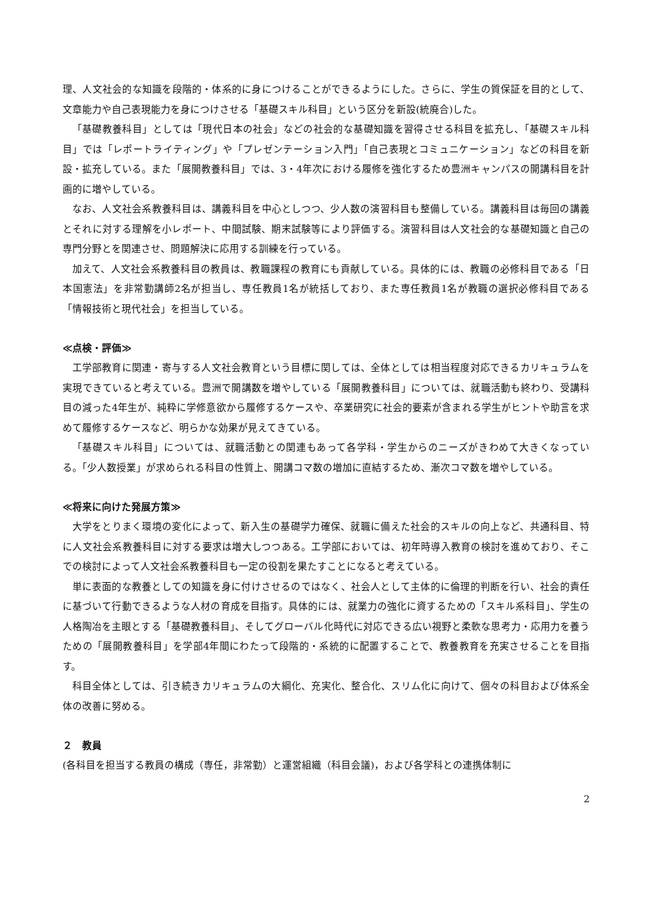理、人文社会的な知識を段階的・体系的に身につけることができるようにした。さらに、学生の質保証を目的として、文章能力や自己表現能力を身につけさせる「基礎スキル科目」という区分を新設(統廃合)した。
「基礎教養科目」としては「現代日本の社会」などの社会的な基礎知識を習得させる科目を拡充し、「基礎スキル科目」では「レポートライティング」や「プレゼンテーション入門」「自己表現とコミュニケーション」などの科目を新設・拡充している。また「展開教養科目」では、3・4年次における履修を強化するため豊洲キャンパスの開講科目を計画的に増やしている。
なお、人文社会系教養科目は、講義科目を中心としつつ、少人数の演習科目も整備している。講義科目は毎回の講義とそれに対する理解を小レポート、中間試験、期末試験等により評価する。演習科目は人文社会的な基礎知識と自己の専門分野とを関連させ、問題解決に応用する訓練を行っている。
加えて、人文社会系教養科目の教員は、教職課程の教育にも貢献している。具体的には、教職の必修科目である「日本国憲法」を非常勤講師2名が担当し、専任教員1名が統括しており、また専任教員1名が教職の選択必修科目である「情報技術と現代社会」を担当している。
≪点検・評価≫
工学部教育に関連・寄与する人文社会教育という目標に関しては、全体としては相当程度対応できるカリキュラムを実現できていると考えている。豊洲で開講数を増やしている「展開教養科目」については、就職活動も終わり、受講科目の減った4年生が、純粋に学修意欲から履修するケースや、卒業研究に社会的要素が含まれる学生がヒントや助言を求めて履修するケースなど、明らかな効果が見えてきている。
「基礎スキル科目」については、就職活動との関連もあって各学科・学生からのニーズがきわめて大きくなっている。「少人数授業」が求められる科目の性質上、開講コマ数の増加に直結するため、漸次コマ数を増やしている。
≪将来に向けた発展方策≫
大学をとりまく環境の変化によって、新入生の基礎学力確保、就職に備えた社会的スキルの向上など、共通科目、特に人文社会系教養科目に対する要求は増大しつつある。工学部においては、初年時導入教育の検討を進めており、そこでの検討によって人文社会系教養科目も一定の役割を果たすことになると考えている。
単に表面的な教養としての知識を身に付けさせるのではなく、社会人として主体的に倫理的判断を行い、社会的責任に基づいて行動できるような人材の育成を目指す。具体的には、就業力の強化に資するための「スキル系科目」、学生の人格陶冶を主眼とする「基礎教養科目」、そしてグローバル化時代に対応できる広い視野と柔軟な思考力・応用力を養うための「展開教養科目」を学部4年間にわたって段階的・系統的に配置することで、教養教育を充実させることを目指す。
科目全体としては、引き続きカリキュラムの大綱化、充実化、整合化、スリム化に向けて、個々の科目および体系全体の改善に努める。
２　教員
(各科目を担当する教員の構成（専任，非常勤）と運営組織（科目会議)，および各学科との連携体制に
2